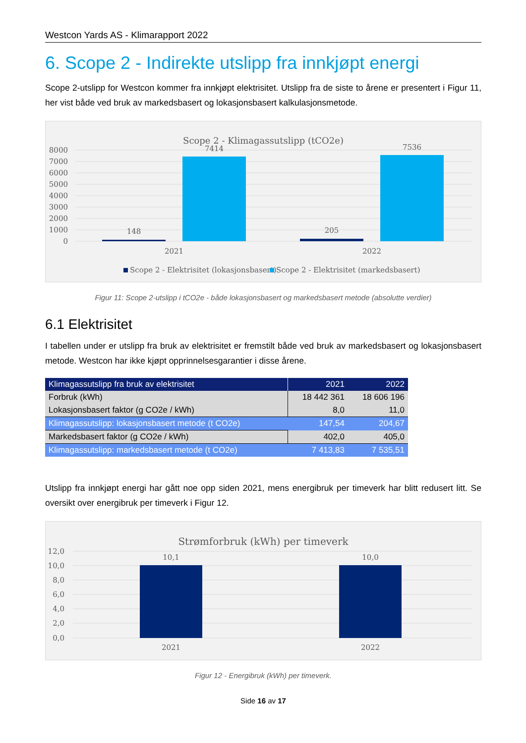Westcon Yards AS - Klimarapport 2022
6. Scope 2 - Indirekte utslipp fra innkjøpt energi
Scope 2-utslipp for Westcon kommer fra innkjøpt elektrisitet. Utslipp fra de siste to årene er presentert i Figur 11, her vist både ved bruk av markedsbasert og lokasjonsbasert kalkulasjonsmetode.
Scope 2 - Klimagassutslipp (tCO2e)
8000
7000
6000
5000
4000
3000
2000
1000
0
148
7414
205
7536
2021
2022
Scope 2 - Elektrisitet (lokasjonsbasert)
Scope 2 - Elektrisitet (markedsbasert)
Figur 11: Scope 2-utslipp i tCO2e - både lokasjonsbasert og markedsbasert metode (absolutte verdier)
6.1 Elektrisitet
I tabellen under er utslipp fra bruk av elektrisitet er fremstilt både ved bruk av markedsbasert og lokasjonsbasert metode. Westcon har ikke kjøpt opprinnelsesgarantier i disse årene.
| Klimagassutslipp fra bruk av elektrisitet | 2021 | 2022 |
| --- | --- | --- |
| Forbruk (kWh) | 18 442 361 | 18 606 196 |
| Lokasjonsbasert faktor (g CO2e / kWh) | 8,0 | 11,0 |
| Klimagassutslipp: lokasjonsbasert metode (t CO2e) | 147,54 | 204,67 |
| Markedsbasert faktor (g CO2e / kWh) | 402,0 | 405,0 |
| Klimagassutslipp: markedsbasert metode (t CO2e) | 7 413,83 | 7 535,51 |
Utslipp fra innkjøpt energi har gått noe opp siden 2021, mens energibruk per timeverk har blitt redusert litt. Se oversikt over energibruk per timeverk i Figur 12.
Strømforbruk (kWh) per timeverk
12,0
10,0
8,0
6,0
4,0
2,0
0,0
10,1
10,0
2021
2022
Figur 12 - Energibruk (kWh) per timeverk.
Side 16 av 17